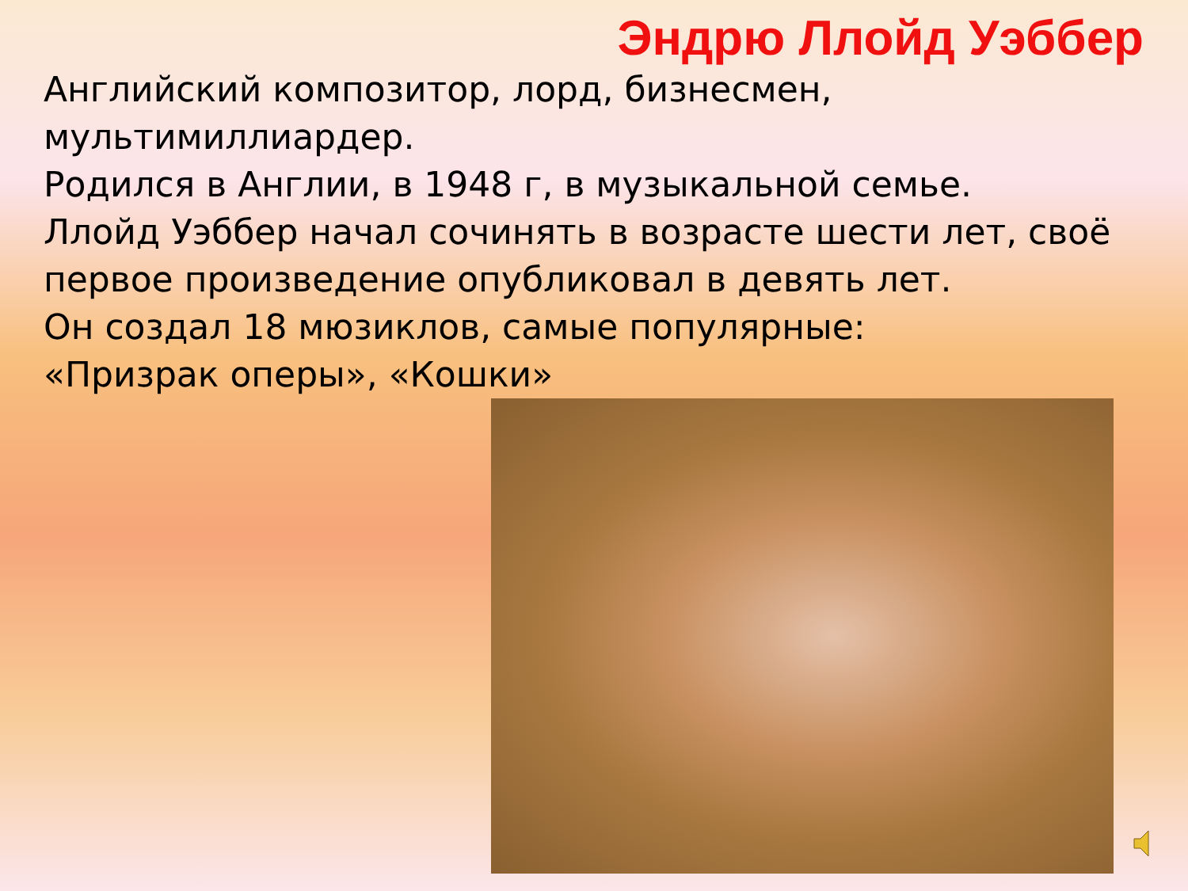Эндрю Ллойд Уэббер
Английский композитор, лорд, бизнесмен, мультимиллиардер.
Родился в Англии, в 1948 г, в музыкальной семье.
Ллойд Уэббер начал сочинять в возрасте шести лет, своё первое произведение опубликовал в девять лет.
Он создал 18 мюзиклов, самые популярные:
«Призрак оперы», «Кошки»